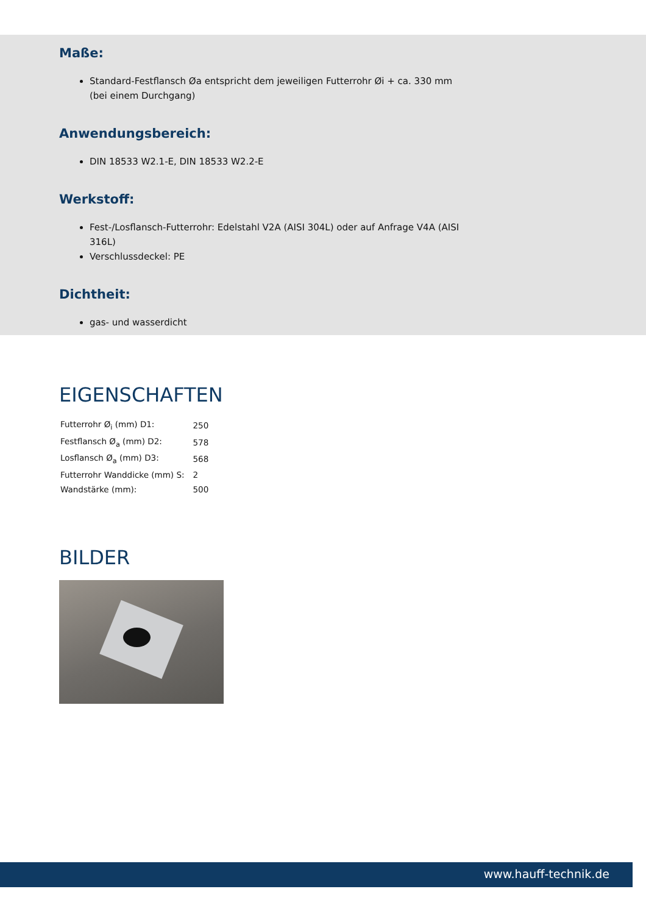Maße:
Standard-Festflansch Øa entspricht dem jeweiligen Futterrohr Øi + ca. 330 mm (bei einem Durchgang)
Anwendungsbereich:
DIN 18533 W2.1-E, DIN 18533 W2.2-E
Werkstoff:
Fest-/Losflansch-Futterrohr: Edelstahl V2A (AISI 304L) oder auf Anfrage V4A (AISI 316L)
Verschlussdeckel: PE
Dichtheit:
gas- und wasserdicht
EIGENSCHAFTEN
| Futterrohr Ø<sub>i</sub> (mm) D1: | 250 |
| Festflansch Ø<sub>a</sub> (mm) D2: | 578 |
| Losflansch Ø<sub>a</sub> (mm) D3: | 568 |
| Futterrohr Wanddicke (mm) S: | 2 |
| Wandstärke (mm): | 500 |
BILDER
www.hauff-technik.de